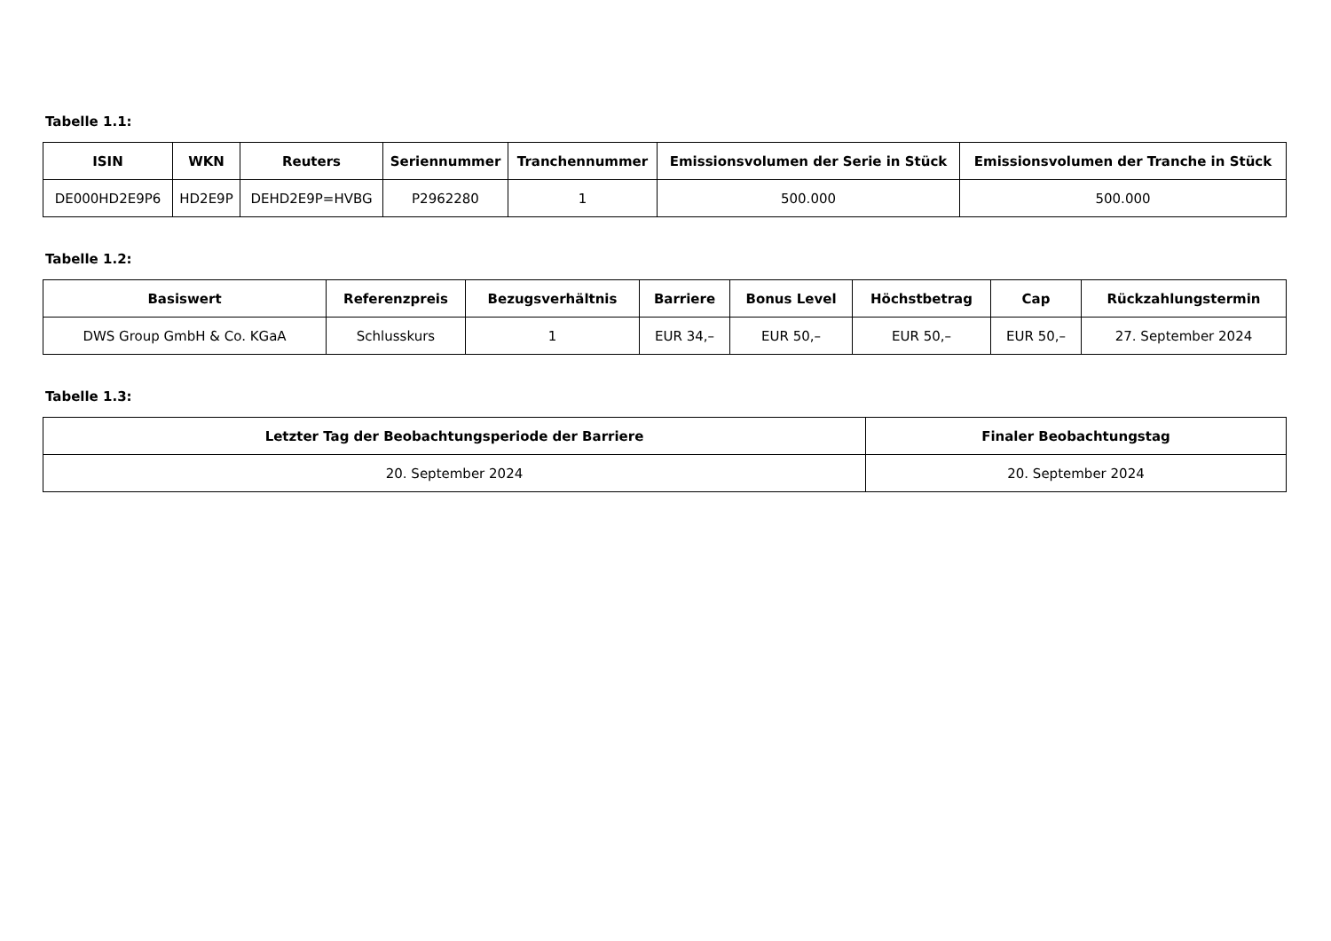Tabelle 1.1:
| ISIN | WKN | Reuters | Seriennummer | Tranchennummer | Emissionsvolumen der Serie in Stück | Emissionsvolumen der Tranche in Stück |
| --- | --- | --- | --- | --- | --- | --- |
| DE000HD2E9P6 | HD2E9P | DEHD2E9P=HVBG | P2962280 | 1 | 500.000 | 500.000 |
Tabelle 1.2:
| Basiswert | Referenzpreis | Bezugsverhältnis | Barriere | Bonus Level | Höchstbetrag | Cap | Rückzahlungstermin |
| --- | --- | --- | --- | --- | --- | --- | --- |
| DWS Group GmbH & Co. KGaA | Schlusskurs | 1 | EUR 34,– | EUR 50,– | EUR 50,– | EUR 50,– | 27. September 2024 |
Tabelle 1.3:
| Letzter Tag der Beobachtungsperiode der Barriere | Finaler Beobachtungstag |
| --- | --- |
| 20. September 2024 | 20. September 2024 |